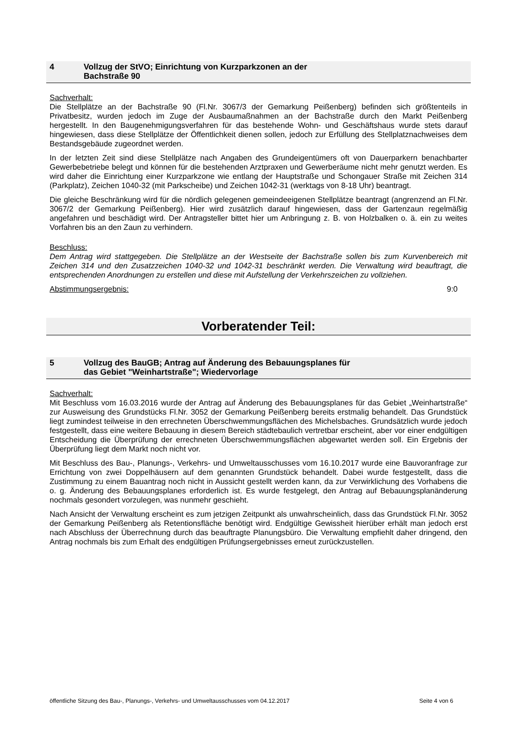4 Vollzug der StVO; Einrichtung von Kurzparkzonen an der
Bachstraße 90
Sachverhalt:
Die Stellplätze an der Bachstraße 90 (Fl.Nr. 3067/3 der Gemarkung Peißenberg) befinden sich größtenteils in Privatbesitz, wurden jedoch im Zuge der Ausbaumaßnahmen an der Bachstraße durch den Markt Peißenberg hergestellt. In den Baugenehmigungsverfahren für das bestehende Wohn- und Geschäftshaus wurde stets darauf hingewiesen, dass diese Stellplätze der Öffentlichkeit dienen sollen, jedoch zur Erfüllung des Stellplatznachweises dem Bestandsgebäude zugeordnet werden.
In der letzten Zeit sind diese Stellplätze nach Angaben des Grundeigentümers oft von Dauerparkern benachbarter Gewerbebetriebe belegt und können für die bestehenden Arztpraxen und Gewerberäume nicht mehr genutzt werden. Es wird daher die Einrichtung einer Kurzparkzone wie entlang der Hauptstraße und Schongauer Straße mit Zeichen 314 (Parkplatz), Zeichen 1040-32 (mit Parkscheibe) und Zeichen 1042-31 (werktags von 8-18 Uhr) beantragt.
Die gleiche Beschränkung wird für die nördlich gelegenen gemeindeeigenen Stellplätze beantragt (angrenzend an Fl.Nr. 3067/2 der Gemarkung Peißenberg). Hier wird zusätzlich darauf hingewiesen, dass der Gartenzaun regelmäßig angefahren und beschädigt wird. Der Antragsteller bittet hier um Anbringung z. B. von Holzbalken o. ä. ein zu weites Vorfahren bis an den Zaun zu verhindern.
Beschluss:
Dem Antrag wird stattgegeben. Die Stellplätze an der Westseite der Bachstraße sollen bis zum Kurvenbereich mit Zeichen 314 und den Zusatzzeichen 1040-32 und 1042-31 beschränkt werden. Die Verwaltung wird beauftragt, die entsprechenden Anordnungen zu erstellen und diese mit Aufstellung der Verkehrszeichen zu vollziehen.
Abstimmungsergebnis: 9:0
Vorberatender Teil:
5 Vollzug des BauGB; Antrag auf Änderung des Bebauungsplanes für
das Gebiet "Weinhartstraße"; Wiedervorlage
Sachverhalt:
Mit Beschluss vom 16.03.2016 wurde der Antrag auf Änderung des Bebauungsplanes für das Gebiet „Weinhartstraße“ zur Ausweisung des Grundstücks Fl.Nr. 3052 der Gemarkung Peißenberg bereits erstmalig behandelt. Das Grundstück liegt zumindest teilweise in den errechneten Überschwemmungsflächen des Michelsbaches. Grundsätzlich wurde jedoch festgestellt, dass eine weitere Bebauung in diesem Bereich städtebaulich vertretbar erscheint, aber vor einer endgültigen Entscheidung die Überprüfung der errechneten Überschwemmungsflächen abgewartet werden soll. Ein Ergebnis der Überprüfung liegt dem Markt noch nicht vor.
Mit Beschluss des Bau-, Planungs-, Verkehrs- und Umweltausschusses vom 16.10.2017 wurde eine Bauvoranfrage zur Errichtung von zwei Doppelhäusern auf dem genannten Grundstück behandelt. Dabei wurde festgestellt, dass die Zustimmung zu einem Bauantrag noch nicht in Aussicht gestellt werden kann, da zur Verwirklichung des Vorhabens die o. g. Änderung des Bebauungsplanes erforderlich ist. Es wurde festgelegt, den Antrag auf Bebauungsplanänderung nochmals gesondert vorzulegen, was nunmehr geschieht.
Nach Ansicht der Verwaltung erscheint es zum jetzigen Zeitpunkt als unwahrscheinlich, dass das Grundstück Fl.Nr. 3052 der Gemarkung Peißenberg als Retentionsfläche benötigt wird. Endgültige Gewissheit hierüber erhält man jedoch erst nach Abschluss der Überrechnung durch das beauftragte Planungsbüro. Die Verwaltung empfiehlt daher dringend, den Antrag nochmals bis zum Erhalt des endgültigen Prüfungsergebnisses erneut zurückzustellen.
öffentliche Sitzung des Bau-, Planungs-, Verkehrs- und Umweltausschusses vom 04.12.2017 Seite 4 von 6